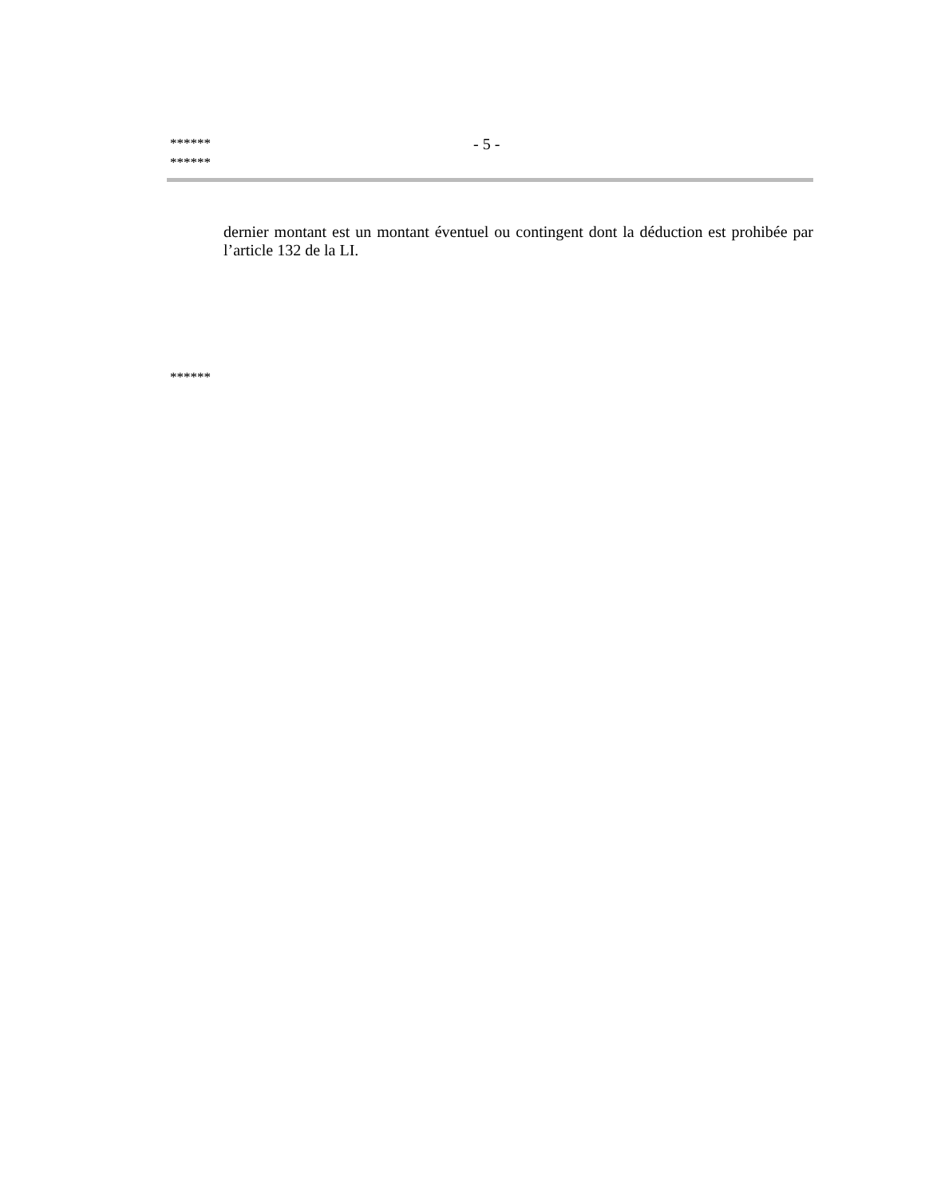****** - 5 -
******
dernier montant est un montant éventuel ou contingent dont la déduction est prohibée par l’article 132 de la LI.
******